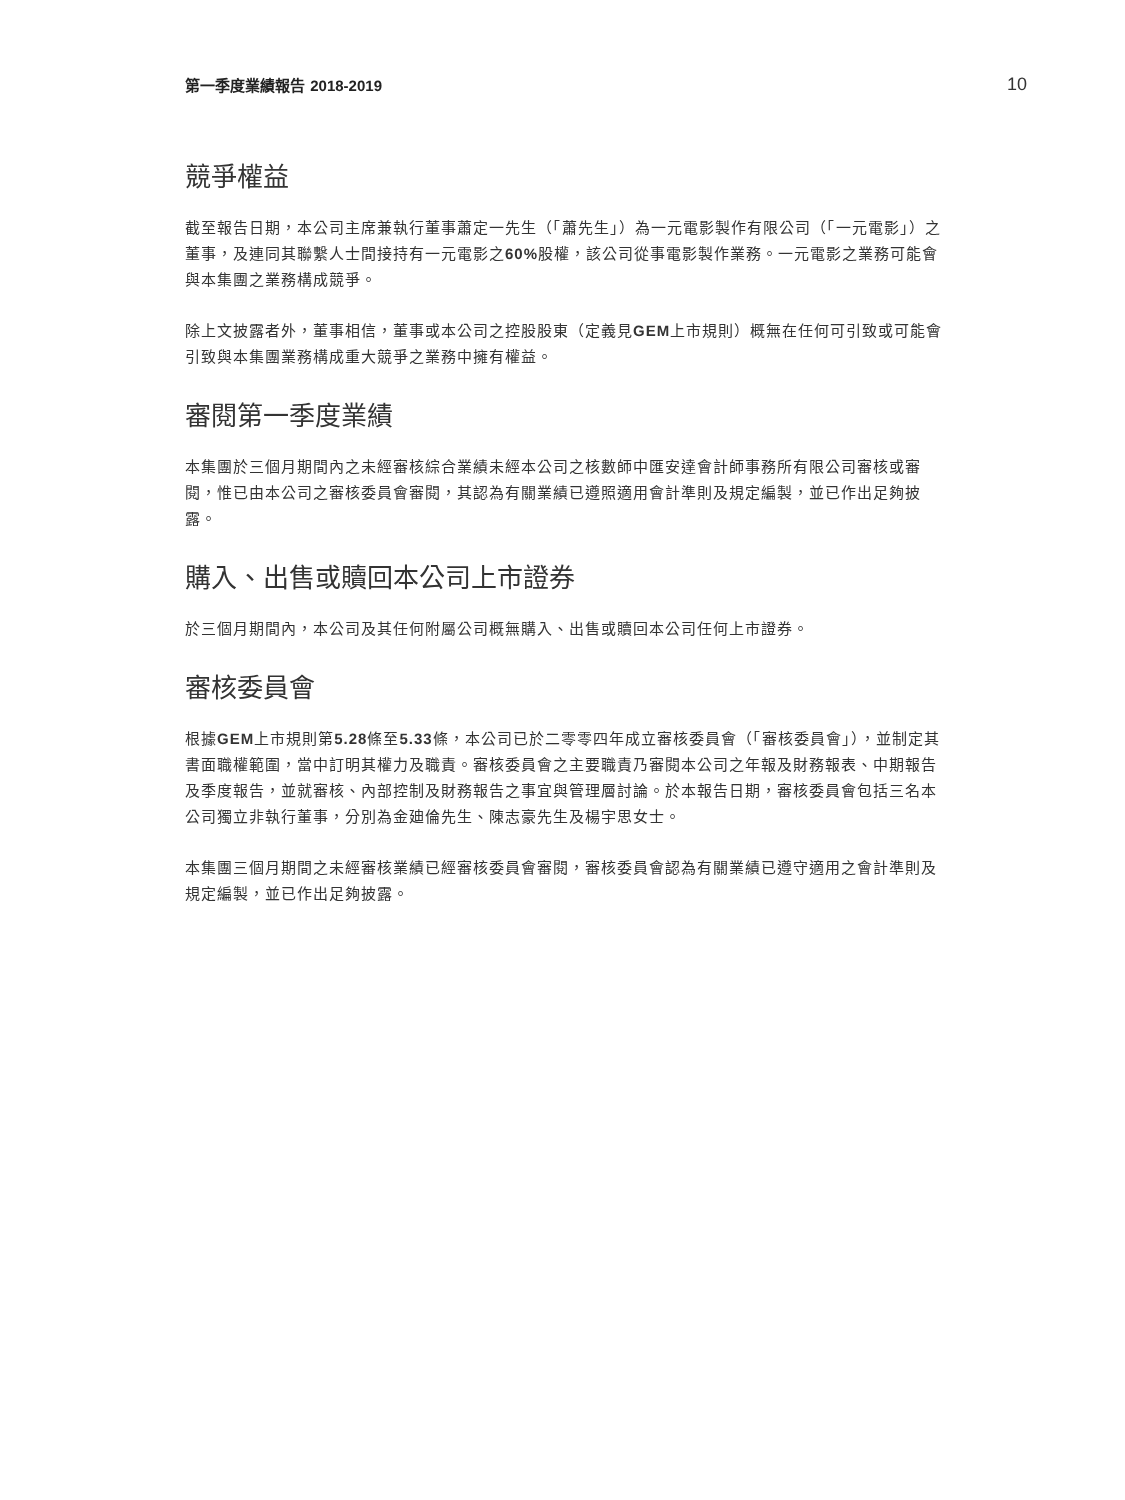第一季度業績報告 2018-2019 10
競爭權益
截至報告日期，本公司主席兼執行董事蕭定一先生（「蕭先生」）為一元電影製作有限公司（「一元電影」）之董事，及連同其聯繫人士間接持有一元電影之60% 股權，該公司從事電影製作業務。一元電影之業務可能會與本集團之業務構成競爭。
除上文披露者外，董事相信，董事或本公司之控股股東（定義見GEM上市規則）概無在任何可引致或可能會引致與本集團業務構成重大競爭之業務中擁有權益。
審閱第一季度業績
本集團於三個月期間內之未經審核綜合業績未經本公司之核數師中匯安達會計師事務所有限公司審核或審閱，惟已由本公司之審核委員會審閱，其認為有關業績已遵照適用會計準則及規定編製，並已作出足夠披露。
購入、出售或贖回本公司上市證券
於三個月期間內，本公司及其任何附屬公司概無購入、出售或贖回本公司任何上市證券。
審核委員會
根據GEM上市規則第5.28條至5.33條，本公司已於二零零四年成立審核委員會（「審核委員會」），並制定其書面職權範圍，當中訂明其權力及職責。審核委員會之主要職責乃審閱本公司之年報及財務報表、中期報告及季度報告，並就審核、內部控制及財務報告之事宜與管理層討論。於本報告日期，審核委員會包括三名本公司獨立非執行董事，分別為金廸倫先生、陳志豪先生及楊宇思女士。
本集團三個月期間之未經審核業績已經審核委員會審閱，審核委員會認為有關業績已遵守適用之會計準則及規定編製，並已作出足夠披露。